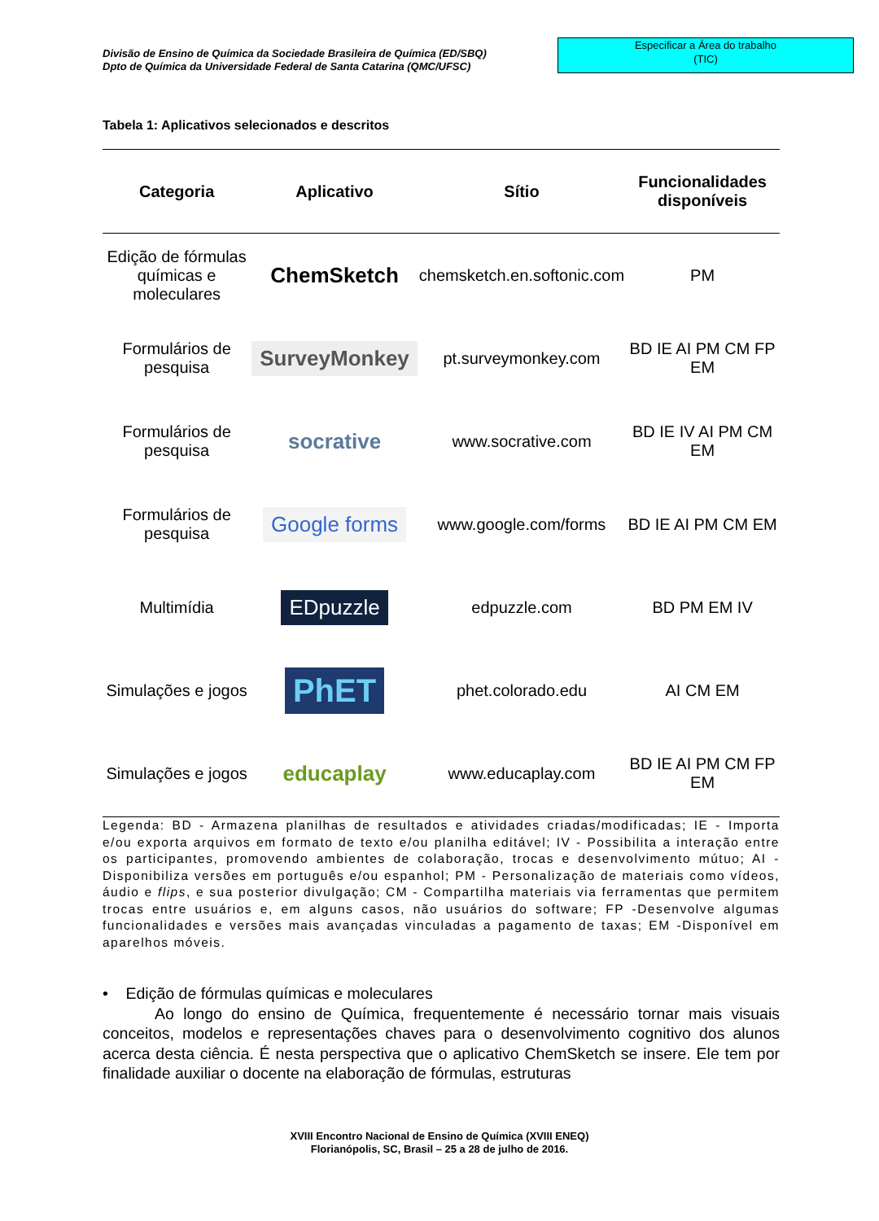Divisão de Ensino de Química da Sociedade Brasileira de Química (ED/SBQ)
Dpto de Química da Universidade Federal de Santa Catarina (QMC/UFSC)
Especificar a Área do trabalho
(TIC)
Tabela 1: Aplicativos selecionados e descritos
| Categoria | Aplicativo | Sítio | Funcionalidades disponíveis |
| --- | --- | --- | --- |
| Edição de fórmulas químicas e moleculares | ChemSketch | chemsketch.en.softonic.com | PM |
| Formulários de pesquisa | SurveyMonkey | pt.surveymonkey.com | BD IE AI PM CM FP EM |
| Formulários de pesquisa | socrative | www.socrative.com | BD IE IV AI PM CM EM |
| Formulários de pesquisa | Google forms | www.google.com/forms | BD IE AI PM CM EM |
| Multimídia | EDpuzzle | edpuzzle.com | BD PM EM IV |
| Simulações e jogos | PhET | phet.colorado.edu | AI CM EM |
| Simulações e jogos | educaplay | www.educaplay.com | BD IE AI PM CM FP EM |
Legenda: BD - Armazena planilhas de resultados e atividades criadas/modificadas; IE - Importa e/ou exporta arquivos em formato de texto e/ou planilha editável; IV - Possibilita a interação entre os participantes, promovendo ambientes de colaboração, trocas e desenvolvimento mútuo; AI - Disponibiliza versões em português e/ou espanhol; PM - Personalização de materiais como vídeos, áudio e flips, e sua posterior divulgação; CM - Compartilha materiais via ferramentas que permitem trocas entre usuários e, em alguns casos, não usuários do software; FP -Desenvolve algumas funcionalidades e versões mais avançadas vinculadas a pagamento de taxas; EM -Disponível em aparelhos móveis.
• Edição de fórmulas químicas e moleculares
Ao longo do ensino de Química, frequentemente é necessário tornar mais visuais conceitos, modelos e representações chaves para o desenvolvimento cognitivo dos alunos acerca desta ciência. É nesta perspectiva que o aplicativo ChemSketch se insere. Ele tem por finalidade auxiliar o docente na elaboração de fórmulas, estruturas
XVIII Encontro Nacional de Ensino de Química (XVIII ENEQ)
Florianópolis, SC, Brasil – 25 a 28 de julho de 2016.